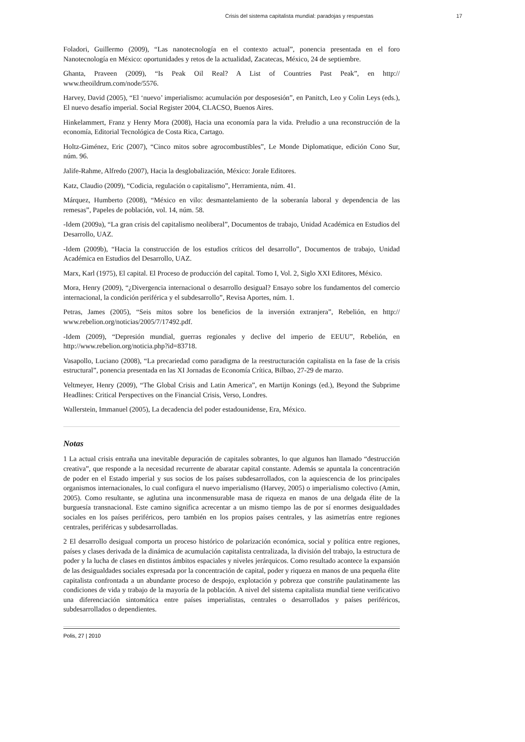Crisis del sistema capitalista mundial: paradojas y respuestas 17
Foladori, Guillermo (2009), “Las nanotecnología en el contexto actual”, ponencia presentada en el foro Nanotecnología en México: oportunidades y retos de la actualidad, Zacatecas, México, 24 de septiembre.
Ghanta, Praveen (2009), “Is Peak Oil Real? A List of Countries Past Peak”, en http:// www.theoildrum.com/node/5576.
Harvey, David (2005), “El ‘nuevo’ imperialismo: acumulación por desposesión”, en Panitch, Leo y Colin Leys (eds.), El nuevo desafío imperial. Social Register 2004, CLACSO, Buenos Aires.
Hinkelammert, Franz y Henry Mora (2008), Hacia una economía para la vida. Preludio a una reconstrucción de la economía, Editorial Tecnológica de Costa Rica, Cartago.
Holtz-Giménez, Eric (2007), “Cinco mitos sobre agrocombustibles”, Le Monde Diplomatique, edición Cono Sur, núm. 96.
Jalife-Rahme, Alfredo (2007), Hacia la desglobalización, México: Jorale Editores.
Katz, Claudio (2009), “Codicia, regulación o capitalismo”, Herramienta, núm. 41.
Márquez, Humberto (2008), “México en vilo: desmantelamiento de la soberanía laboral y dependencia de las remesas”, Papeles de población, vol. 14, núm. 58.
-Idem (2009a), “La gran crisis del capitalismo neoliberal”, Documentos de trabajo, Unidad Académica en Estudios del Desarrollo, UAZ.
-Idem (2009b), “Hacia la construcción de los estudios críticos del desarrollo”, Documentos de trabajo, Unidad Académica en Estudios del Desarrollo, UAZ.
Marx, Karl (1975), El capital. El Proceso de producción del capital. Tomo I, Vol. 2, Siglo XXI Editores, México.
Mora, Henry (2009), “¿Divergencia internacional o desarrollo desigual? Ensayo sobre los fundamentos del comercio internacional, la condición periférica y el subdesarrollo”, Revisa Aportes, núm. 1.
Petras, James (2005), “Seis mitos sobre los beneficios de la inversión extranjera”, Rebelión, en http:// www.rebelion.org/noticias/2005/7/17492.pdf.
-Idem (2009), “Depresión mundial, guerras regionales y declive del imperio de EEUU”, Rebelión, en http://www.rebelion.org/noticia.php?id=83718.
Vasapollo, Luciano (2008), “La precariedad como paradigma de la reestructuración capitalista en la fase de la crisis estructural”, ponencia presentada en las XI Jornadas de Economía Crítica, Bilbao, 27-29 de marzo.
Veltmeyer, Henry (2009), “The Global Crisis and Latin America”, en Martijn Konings (ed.), Beyond the Subprime Headlines: Critical Perspectives on the Financial Crisis, Verso, Londres.
Wallerstein, Immanuel (2005), La decadencia del poder estadounidense, Era, México.
Notas
1 La actual crisis entraña una inevitable depuración de capitales sobrantes, lo que algunos han llamado “destrucción creativa”, que responde a la necesidad recurrente de abaratar capital constante. Además se apuntala la concentración de poder en el Estado imperial y sus socios de los países subdesarrollados, con la aquiescencia de los principales organismos internacionales, lo cual configura el nuevo imperialismo (Harvey, 2005) o imperialismo colectivo (Amin, 2005). Como resultante, se aglutina una inconmensurable masa de riqueza en manos de una delgada élite de la burguesía transnacional. Este camino significa acrecentar a un mismo tiempo las de por sí enormes desigualdades sociales en los países periféricos, pero también en los propios países centrales, y las asimetrías entre regiones centrales, periféricas y subdesarrolladas.
2 El desarrollo desigual comporta un proceso histórico de polarización económica, social y política entre regiones, países y clases derivada de la dinámica de acumulación capitalista centralizada, la división del trabajo, la estructura de poder y la lucha de clases en distintos ámbitos espaciales y niveles jerárquicos. Como resultado acontece la expansión de las desigualdades sociales expresada por la concentración de capital, poder y riqueza en manos de una pequeña élite capitalista confrontada a un abundante proceso de despojo, explotación y pobreza que constriñe paulatinamente las condiciones de vida y trabajo de la mayoría de la población. A nivel del sistema capitalista mundial tiene verificativo una diferenciación sintomática entre países imperialistas, centrales o desarrollados y países periféricos, subdesarrollados o dependientes.
Polis, 27 | 2010